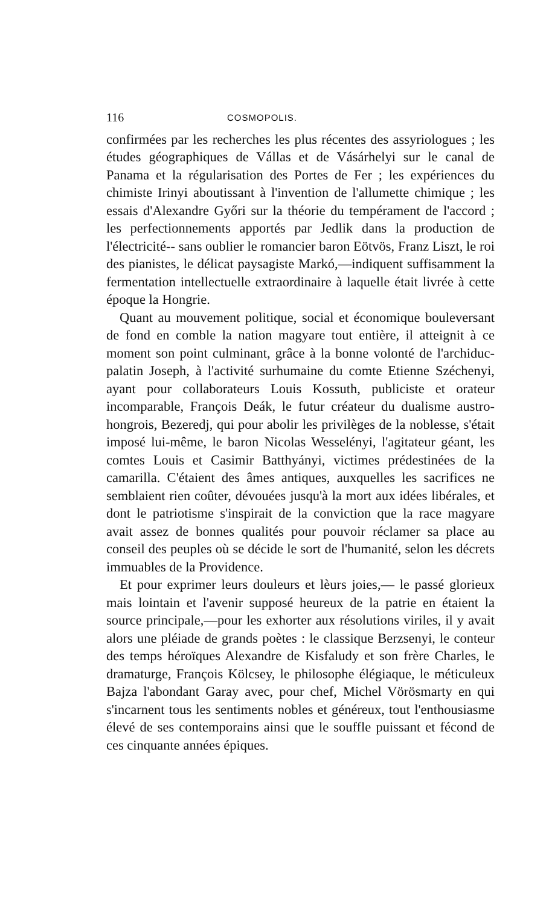116 COSMOPOLIS.
confirmées par les recherches les plus récentes des assyriologues ; les études géographiques de Vállas et de Vásárhelyi sur le canal de Panama et la régularisation des Portes de Fer ; les expériences du chimiste Irinyi aboutissant à l'invention de l'allumette chimique ; les essais d'Alexandre Győri sur la théorie du tempérament de l'accord ; les perfectionnements apportés par Jedlik dans la production de l'électricité-- sans oublier le romancier baron Eötvös, Franz Liszt, le roi des pianistes, le délicat paysagiste Markó,—indiquent suffisamment la fermentation intellectuelle extraordinaire à laquelle était livrée à cette époque la Hongrie.
Quant au mouvement politique, social et économique bouleversant de fond en comble la nation magyare tout entière, il atteignit à ce moment son point culminant, grâce à la bonne volonté de l'archiduc-palatin Joseph, à l'activité surhumaine du comte Etienne Széchenyi, ayant pour collaborateurs Louis Kossuth, publiciste et orateur incomparable, François Deák, le futur créateur du dualisme austro-hongrois, Bezeredj, qui pour abolir les privilèges de la noblesse, s'était imposé lui-même, le baron Nicolas Wesselényi, l'agitateur géant, les comtes Louis et Casimir Batthyányi, victimes prédestinées de la camarilla. C'étaient des âmes antiques, auxquelles les sacrifices ne semblaient rien coûter, dévouées jusqu'à la mort aux idées libérales, et dont le patriotisme s'inspirait de la conviction que la race magyare avait assez de bonnes qualités pour pouvoir réclamer sa place au conseil des peuples où se décide le sort de l'humanité, selon les décrets immuables de la Providence.
Et pour exprimer leurs douleurs et lèurs joies,— le passé glorieux mais lointain et l'avenir supposé heureux de la patrie en étaient la source principale,—pour les exhorter aux résolutions viriles, il y avait alors une pléiade de grands poètes : le classique Berzsenyi, le conteur des temps héroïques Alexandre de Kisfaludy et son frère Charles, le dramaturge, François Kölcsey, le philosophe élégiaque, le méticuleux Bajza l'abondant Garay avec, pour chef, Michel Vörösmarty en qui s'incarnent tous les sentiments nobles et généreux, tout l'enthousiasme élevé de ses contemporains ainsi que le souffle puissant et fécond de ces cinquante années épiques.